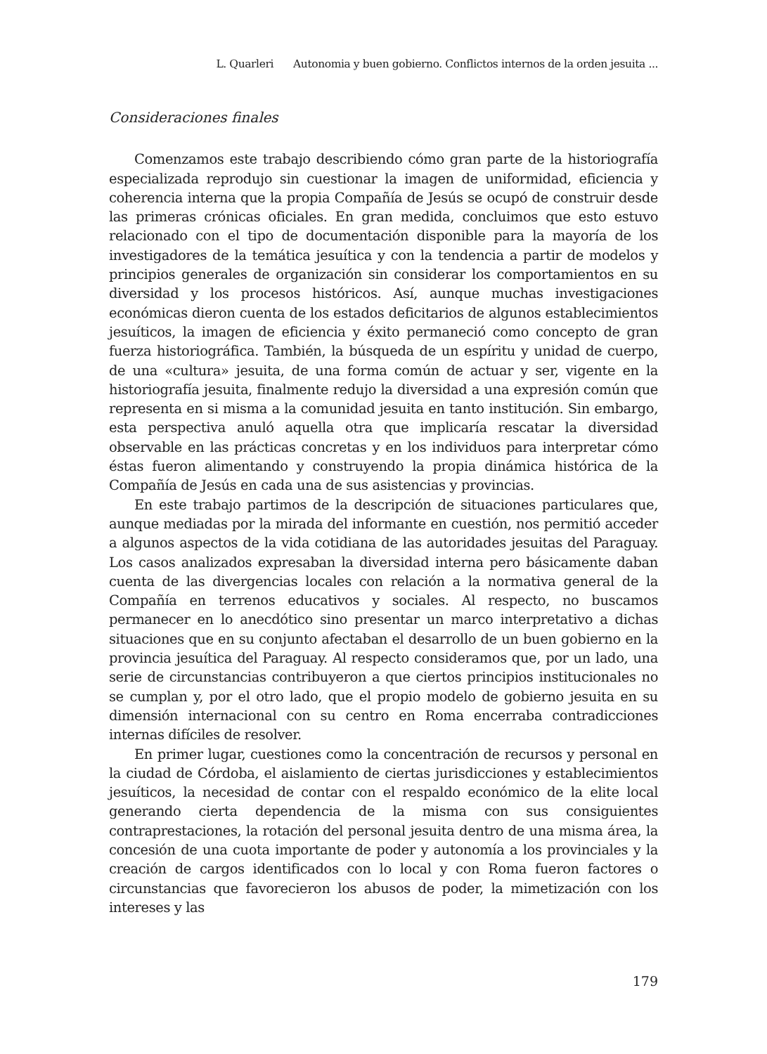L. Quarleri Autonomia y buen gobierno. Conflictos internos de la orden jesuita ...
Consideraciones finales
Comenzamos este trabajo describiendo cómo gran parte de la historiografía especializada reprodujo sin cuestionar la imagen de uniformidad, eficiencia y coherencia interna que la propia Compañía de Jesús se ocupó de construir desde las primeras crónicas oficiales. En gran medida, concluimos que esto estuvo relacionado con el tipo de documentación disponible para la mayoría de los investigadores de la temática jesuítica y con la tendencia a partir de modelos y principios generales de organización sin considerar los comportamientos en su diversidad y los procesos históricos. Así, aunque muchas investigaciones económicas dieron cuenta de los estados deficitarios de algunos establecimientos jesuíticos, la imagen de eficiencia y éxito permaneció como concepto de gran fuerza historiográfica. También, la búsqueda de un espíritu y unidad de cuerpo, de una «cultura» jesuita, de una forma común de actuar y ser, vigente en la historiografía jesuita, finalmente redujo la diversidad a una expresión común que representa en si misma a la comunidad jesuita en tanto institución. Sin embargo, esta perspectiva anuló aquella otra que implicaría rescatar la diversidad observable en las prácticas concretas y en los individuos para interpretar cómo éstas fueron alimentando y construyendo la propia dinámica histórica de la Compañía de Jesús en cada una de sus asistencias y provincias.
En este trabajo partimos de la descripción de situaciones particulares que, aunque mediadas por la mirada del informante en cuestión, nos permitió acceder a algunos aspectos de la vida cotidiana de las autoridades jesuitas del Paraguay. Los casos analizados expresaban la diversidad interna pero básicamente daban cuenta de las divergencias locales con relación a la normativa general de la Compañía en terrenos educativos y sociales. Al respecto, no buscamos permanecer en lo anecdótico sino presentar un marco interpretativo a dichas situaciones que en su conjunto afectaban el desarrollo de un buen gobierno en la provincia jesuítica del Paraguay. Al respecto consideramos que, por un lado, una serie de circunstancias contribuyeron a que ciertos principios institucionales no se cumplan y, por el otro lado, que el propio modelo de gobierno jesuita en su dimensión internacional con su centro en Roma encerraba contradicciones internas difíciles de resolver.
En primer lugar, cuestiones como la concentración de recursos y personal en la ciudad de Córdoba, el aislamiento de ciertas jurisdicciones y establecimientos jesuíticos, la necesidad de contar con el respaldo económico de la elite local generando cierta dependencia de la misma con sus consiguientes contraprestaciones, la rotación del personal jesuita dentro de una misma área, la concesión de una cuota importante de poder y autonomía a los provinciales y la creación de cargos identificados con lo local y con Roma fueron factores o circunstancias que favorecieron los abusos de poder, la mimetización con los intereses y las
179